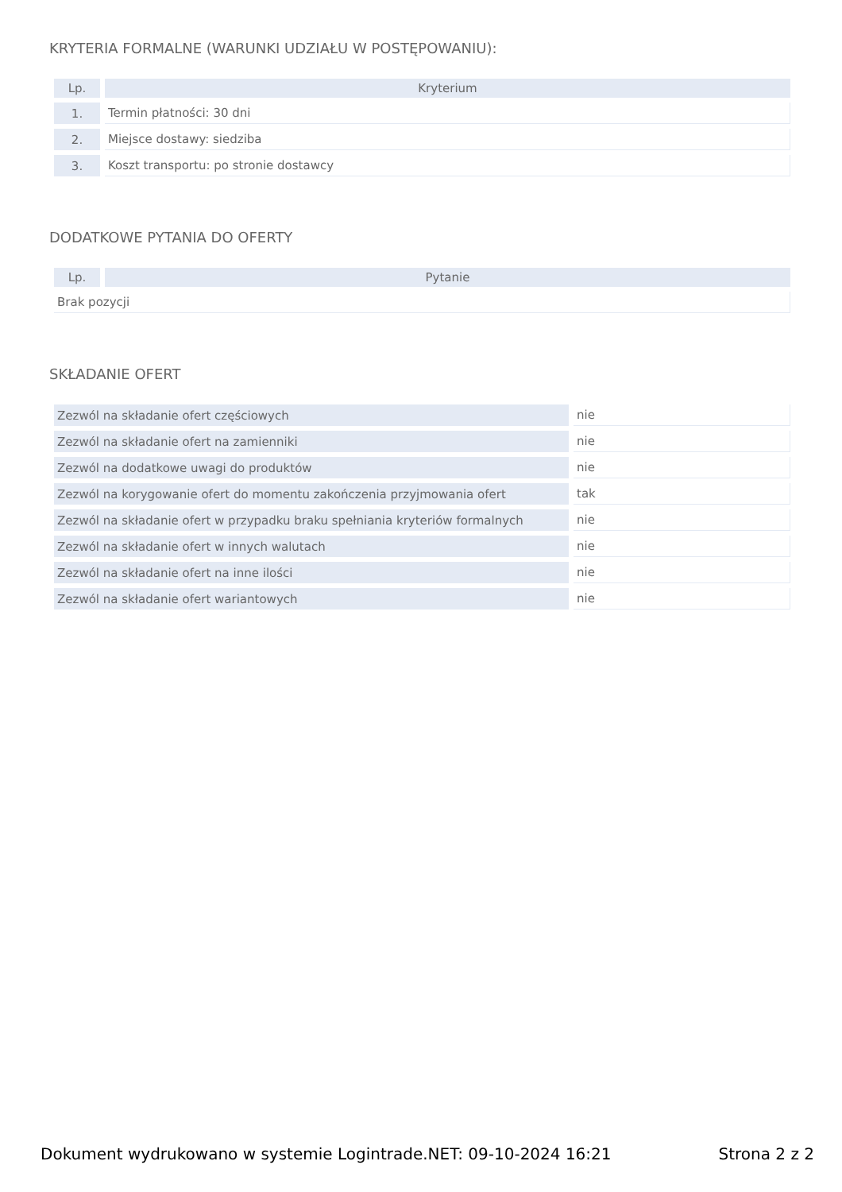KRYTERIA FORMALNE (WARUNKI UDZIAŁU W POSTĘPOWANIU):
| Lp. | Kryterium |
| --- | --- |
| 1. | Termin płatności: 30 dni |
| 2. | Miejsce dostawy: siedziba |
| 3. | Koszt transportu: po stronie dostawcy |
DODATKOWE PYTANIA DO OFERTY
| Lp. | Pytanie |
| --- | --- |
| Brak pozycji | |
SKŁADANIE OFERT
| Zezwól na składanie ofert częściowych | nie |
| Zezwól na składanie ofert na zamienniki | nie |
| Zezwól na dodatkowe uwagi do produktów | nie |
| Zezwól na korygowanie ofert do momentu zakończenia przyjmowania ofert | tak |
| Zezwól na składanie ofert w przypadku braku spełniania kryteriów formalnych | nie |
| Zezwól na składanie ofert w innych walutach | nie |
| Zezwól na składanie ofert na inne ilości | nie |
| Zezwól na składanie ofert wariantowych | nie |
Dokument wydrukowano w systemie Logintrade.NET: 09-10-2024 16:21 Strona 2 z 2